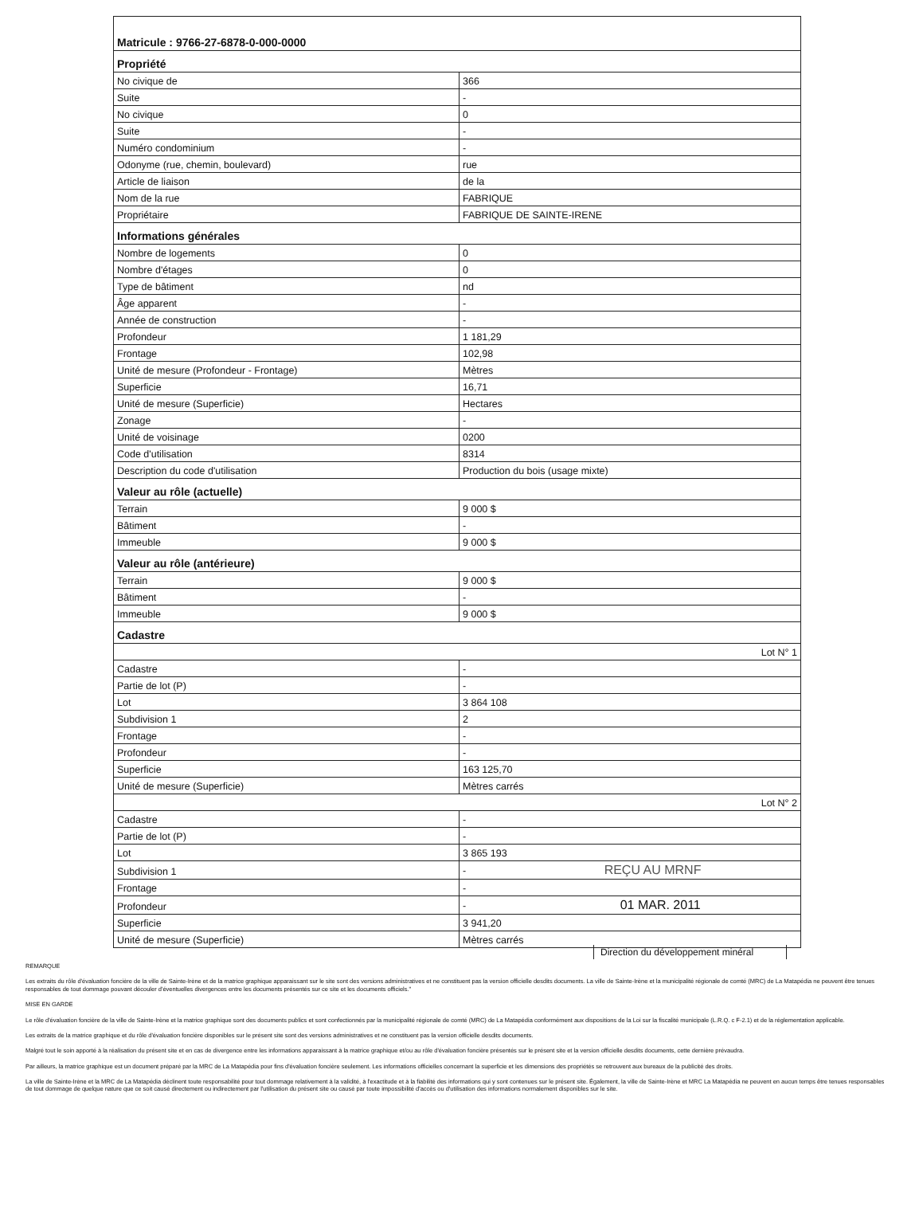| Matricule : 9766-27-6878-0-000-0000 | |
| Propriété | |
| No civique de | 366 |
| Suite | - |
| No civique | 0 |
| Suite | - |
| Numéro condominium | - |
| Odonyme (rue, chemin, boulevard) | rue |
| Article de liaison | de la |
| Nom de la rue | FABRIQUE |
| Propriétaire | FABRIQUE DE SAINTE-IRENE |
| Informations générales | |
| Nombre de logements | 0 |
| Nombre d'étages | 0 |
| Type de bâtiment | nd |
| Âge apparent | - |
| Année de construction | - |
| Profondeur | 1 181,29 |
| Frontage | 102,98 |
| Unité de mesure (Profondeur - Frontage) | Mètres |
| Superficie | 16,71 |
| Unité de mesure (Superficie) | Hectares |
| Zonage | - |
| Unité de voisinage | 0200 |
| Code d'utilisation | 8314 |
| Description du code d'utilisation | Production du bois (usage mixte) |
| Valeur au rôle (actuelle) | |
| Terrain | 9 000 $ |
| Bâtiment | - |
| Immeuble | 9 000 $ |
| Valeur au rôle (antérieure) | |
| Terrain | 9 000 $ |
| Bâtiment | - |
| Immeuble | 9 000 $ |
| Cadastre | |
| Lot N° 1 | |
| Cadastre | - |
| Partie de lot (P) | - |
| Lot | 3 864 108 |
| Subdivision 1 | 2 |
| Frontage | - |
| Profondeur | - |
| Superficie | 163 125,70 |
| Unité de mesure (Superficie) | Mètres carrés |
| Lot N° 2 | |
| Cadastre | - |
| Partie de lot (P) | - |
| Lot | 3 865 193 |
| Subdivision 1 | - REÇU AU MRNF |
| Frontage | - |
| Profondeur | - 01 MAR. 2011 |
| Superficie | 3 941,20 |
| Unité de mesure (Superficie) | Mètres carrés |
Direction du développement minéral
REMARQUE
Les extraits du rôle d'évaluation foncière de la ville de Sainte-Irène et de la matrice graphique apparaissant sur le site sont des versions administratives et ne constituent pas la version officielle desdits documents. La ville de Sainte-Irène et la municipalité régionale de comté (MRC) de La Matapédia ne peuvent être tenues responsables de tout dommage pouvant découler d'éventuelles divergences entre les documents présentés sur ce site et les documents officiels."
MISE EN GARDE
Le rôle d'évaluation foncière de la ville de Sainte-Irène et la matrice graphique sont des documents publics et sont confectionnés par la municipalité régionale de comté (MRC) de La Matapédia conformément aux dispositions de la Loi sur la fiscalité municipale (L.R.Q. c F-2.1) et de la réglementation applicable.
Les extraits de la matrice graphique et du rôle d'évaluation foncière disponibles sur le présent site sont des versions administratives et ne constituent pas la version officielle desdits documents.
Malgré tout le soin apporté à la réalisation du présent site et en cas de divergence entre les informations apparaissant à la matrice graphique et/ou au rôle d'évaluation foncière présentés sur le présent site et la version officielle desdits documents, cette dernière prévaudra.
Par ailleurs, la matrice graphique est un document préparé par la MRC de La Matapédia pour fins d'évaluation foncière seulement. Les informations officielles concernant la superficie et les dimensions des propriétés se retrouvent aux bureaux de la publicité des droits.
La ville de Sainte-Irène et la MRC de La Matapédia déclinent toute responsabilité pour tout dommage relativement à la validité, à l'exactitude et à la fiabilité des informations qui y sont contenues sur le présent site. Également, la ville de Sainte-Irène et MRC La Matapédia ne peuvent en aucun temps être tenues responsables de tout dommage de quelque nature que ce soit causé directement ou indirectement par l'utilisation du présent site ou causé par toute impossibilité d'accès ou d'utilisation des informations normalement disponibles sur le site.